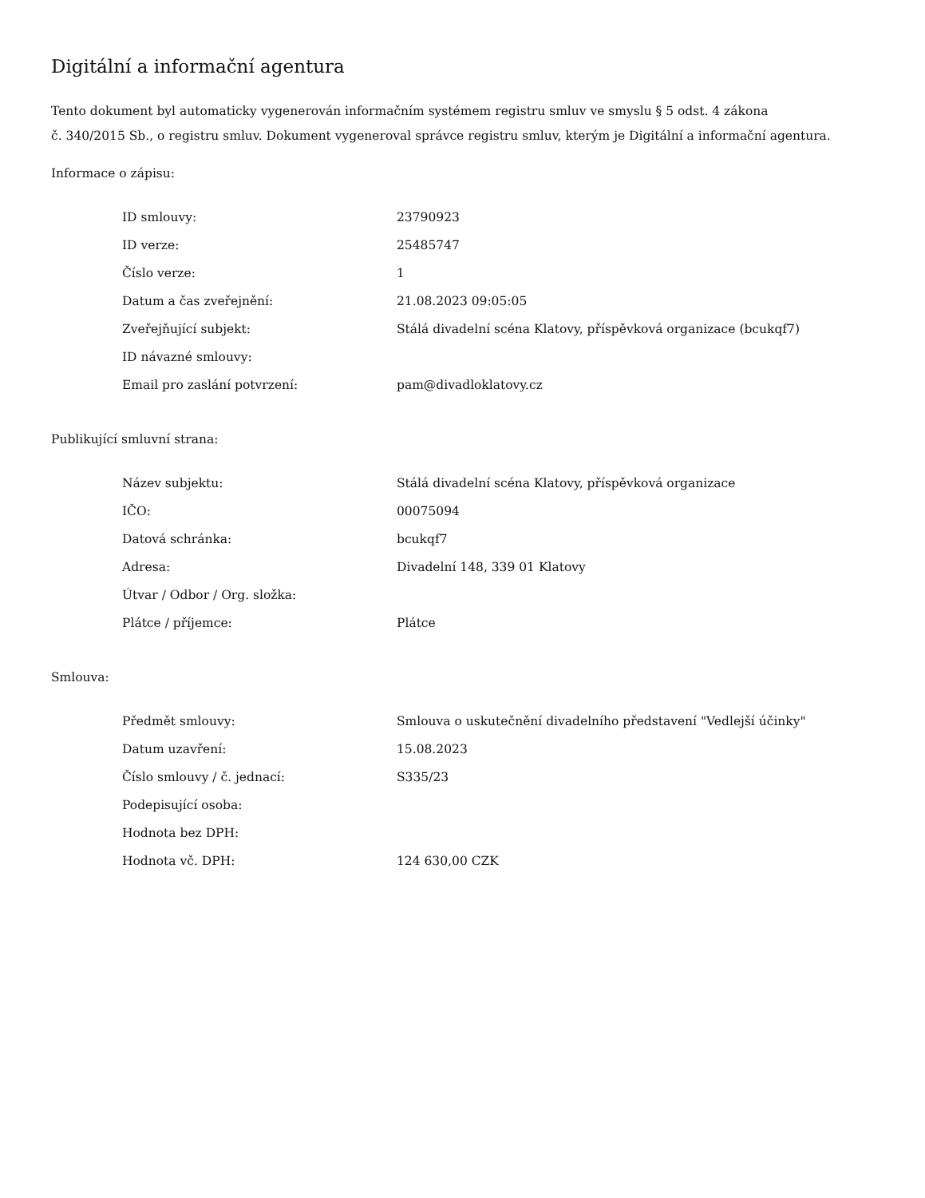Digitální a informační agentura
Tento dokument byl automaticky vygenerován informačním systémem registru smluv ve smyslu § 5 odst. 4 zákona
č. 340/2015 Sb., o registru smluv. Dokument vygeneroval správce registru smluv, kterým je Digitální a informační agentura.
Informace o zápisu:
| ID smlouvy: | 23790923 |
| ID verze: | 25485747 |
| Číslo verze: | 1 |
| Datum a čas zveřejnění: | 21.08.2023 09:05:05 |
| Zveřejňující subjekt: | Stálá divadelní scéna Klatovy, příspěvková organizace (bcukqf7) |
| ID návazné smlouvy: | |
| Email pro zaslání potvrzení: | pam@divadloklatovy.cz |
Publikující smluvní strana:
| Název subjektu: | Stálá divadelní scéna Klatovy, příspěvková organizace |
| IČO: | 00075094 |
| Datová schránka: | bcukqf7 |
| Adresa: | Divadelní 148, 339 01 Klatovy |
| Útvar / Odbor / Org. složka: | |
| Plátce / příjemce: | Plátce |
Smlouva:
| Předmět smlouvy: | Smlouva o uskutečnění divadelního představení "Vedlejší účinky" |
| Datum uzavření: | 15.08.2023 |
| Číslo smlouvy / č. jednací: | S335/23 |
| Podepisující osoba: | |
| Hodnota bez DPH: | |
| Hodnota vč. DPH: | 124 630,00 CZK |